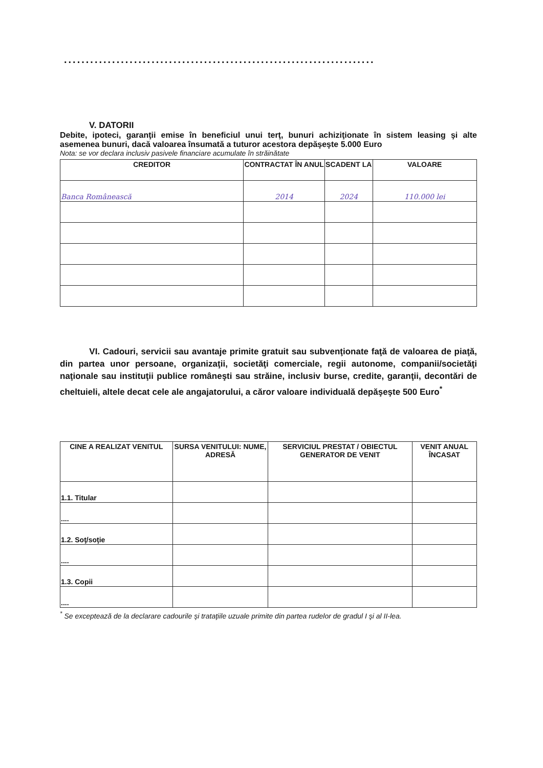.......................................................................
V. DATORII
Debite, ipoteci, garanţii emise în beneficiul unui terţ, bunuri achiziţionate în sistem leasing şi alte asemenea bunuri, dacă valoarea însumată a tuturor acestora depăşeşte 5.000 Euro
Nota: se vor declara inclusiv pasivele financiare acumulate în străinătate
| CREDITOR | CONTRACTAT ÎN ANUL | SCADENT LA | VALOARE |
| --- | --- | --- | --- |
| Banca Românească | 2014 | 2024 | 110.000 lei |
VI. Cadouri, servicii sau avantaje primite gratuit sau subvenţionate faţă de valoarea de piaţă, din partea unor persoane, organizaţii, societăţi comerciale, regii autonome, companii/societăţi naţionale sau instituţii publice româneşti sau străine, inclusiv burse, credite, garanţii, decontări de cheltuieli, altele decat cele ale angajatorului, a căror valoare individuală depăşeşte 500 Euro<sup>*</sup>
| CINE A REALIZAT VENITUL | SURSA VENITULUI: NUME, ADRESĂ | SERVICIUL PRESTAT / OBIECTUL GENERATOR DE VENIT | VENIT ANUAL ÎNCASAT |
| --- | --- | --- | --- |
| 1.1. Titular | | | |
| .... | | | |
| 1.2. Soţ/soţie | | | |
| .... | | | |
| 1.3. Copii | | | |
| .... | | | |
<sup>*</sup> Se exceptează de la declarare cadourile şi trataţiile uzuale primite din partea rudelor de gradul I şi al II-lea.